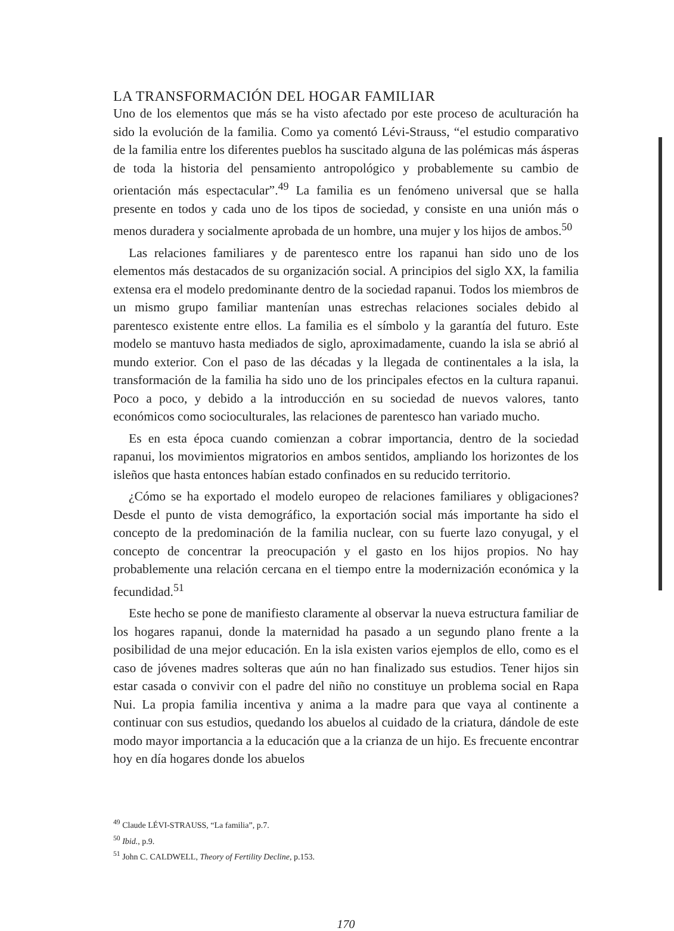LA TRANSFORMACIÓN DEL HOGAR FAMILIAR
Uno de los elementos que más se ha visto afectado por este proceso de aculturación ha sido la evolución de la familia. Como ya comentó Lévi-Strauss, “el estudio comparativo de la familia entre los diferentes pueblos ha suscitado alguna de las polémicas más ásperas de toda la historia del pensamiento antropológico y probablemente su cambio de orientación más espectacular”.<sup>49</sup> La familia es un fenómeno universal que se halla presente en todos y cada uno de los tipos de sociedad, y consiste en una unión más o menos duradera y socialmente aprobada de un hombre, una mujer y los hijos de ambos.<sup>50</sup>
Las relaciones familiares y de parentesco entre los rapanui han sido uno de los elementos más destacados de su organización social. A principios del siglo XX, la familia extensa era el modelo predominante dentro de la sociedad rapanui. Todos los miembros de un mismo grupo familiar mantenían unas estrechas relaciones sociales debido al parentesco existente entre ellos. La familia es el símbolo y la garantía del futuro. Este modelo se mantuvo hasta mediados de siglo, aproximadamente, cuando la isla se abrió al mundo exterior. Con el paso de las décadas y la llegada de continentales a la isla, la transformación de la familia ha sido uno de los principales efectos en la cultura rapanui. Poco a poco, y debido a la introducción en su sociedad de nuevos valores, tanto económicos como socioculturales, las relaciones de parentesco han variado mucho.
Es en esta época cuando comienzan a cobrar importancia, dentro de la sociedad rapanui, los movimientos migratorios en ambos sentidos, ampliando los horizontes de los isleños que hasta entonces habían estado confinados en su reducido territorio.
¿Cómo se ha exportado el modelo europeo de relaciones familiares y obligaciones? Desde el punto de vista demográfico, la exportación social más importante ha sido el concepto de la predominación de la familia nuclear, con su fuerte lazo conyugal, y el concepto de concentrar la preocupación y el gasto en los hijos propios. No hay probablemente una relación cercana en el tiempo entre la modernización económica y la fecundidad.<sup>51</sup>
Este hecho se pone de manifiesto claramente al observar la nueva estructura familiar de los hogares rapanui, donde la maternidad ha pasado a un segundo plano frente a la posibilidad de una mejor educación. En la isla existen varios ejemplos de ello, como es el caso de jóvenes madres solteras que aún no han finalizado sus estudios. Tener hijos sin estar casada o convivir con el padre del niño no constituye un problema social en Rapa Nui. La propia familia incentiva y anima a la madre para que vaya al continente a continuar con sus estudios, quedando los abuelos al cuidado de la criatura, dándole de este modo mayor importancia a la educación que a la crianza de un hijo. Es frecuente encontrar hoy en día hogares donde los abuelos
<sup>49</sup> Claude LÉVI-STRAUSS, “La familia”, p.7.
<sup>50</sup> Ibid., p.9.
<sup>51</sup> John C. CALDWELL, Theory of Fertility Decline, p.153.
170